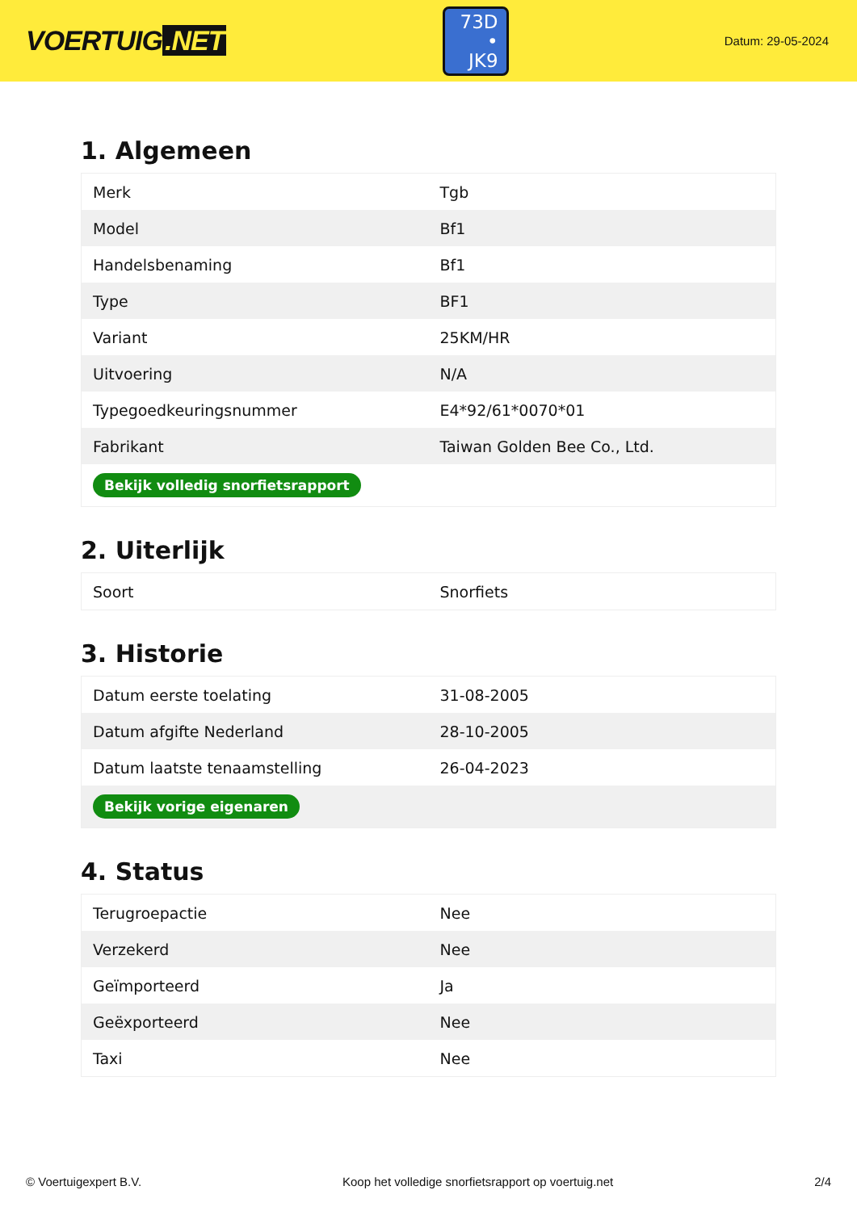VOERTUIG.NET
73D
• JK9
Datum: 29-05-2024
1. Algemeen
| Merk | Tgb |
| Model | Bf1 |
| Handelsbenaming | Bf1 |
| Type | BF1 |
| Variant | 25KM/HR |
| Uitvoering | N/A |
| Typegoedkeuringsnummer | E4*92/61*0070*01 |
| Fabrikant | Taiwan Golden Bee Co., Ltd. |
| Bekijk volledig snorfietsrapport | |
2. Uiterlijk
| Soort | Snorfiets |
3. Historie
| Datum eerste toelating | 31-08-2005 |
| Datum afgifte Nederland | 28-10-2005 |
| Datum laatste tenaamstelling | 26-04-2023 |
| Bekijk vorige eigenaren | |
4. Status
| Terugroepactie | Nee |
| Verzekerd | Nee |
| Geïmporteerd | Ja |
| Geëxporteerd | Nee |
| Taxi | Nee |
© Voertuigexpert B.V. Koop het volledige snorfietsrapport op voertuig.net 2/4